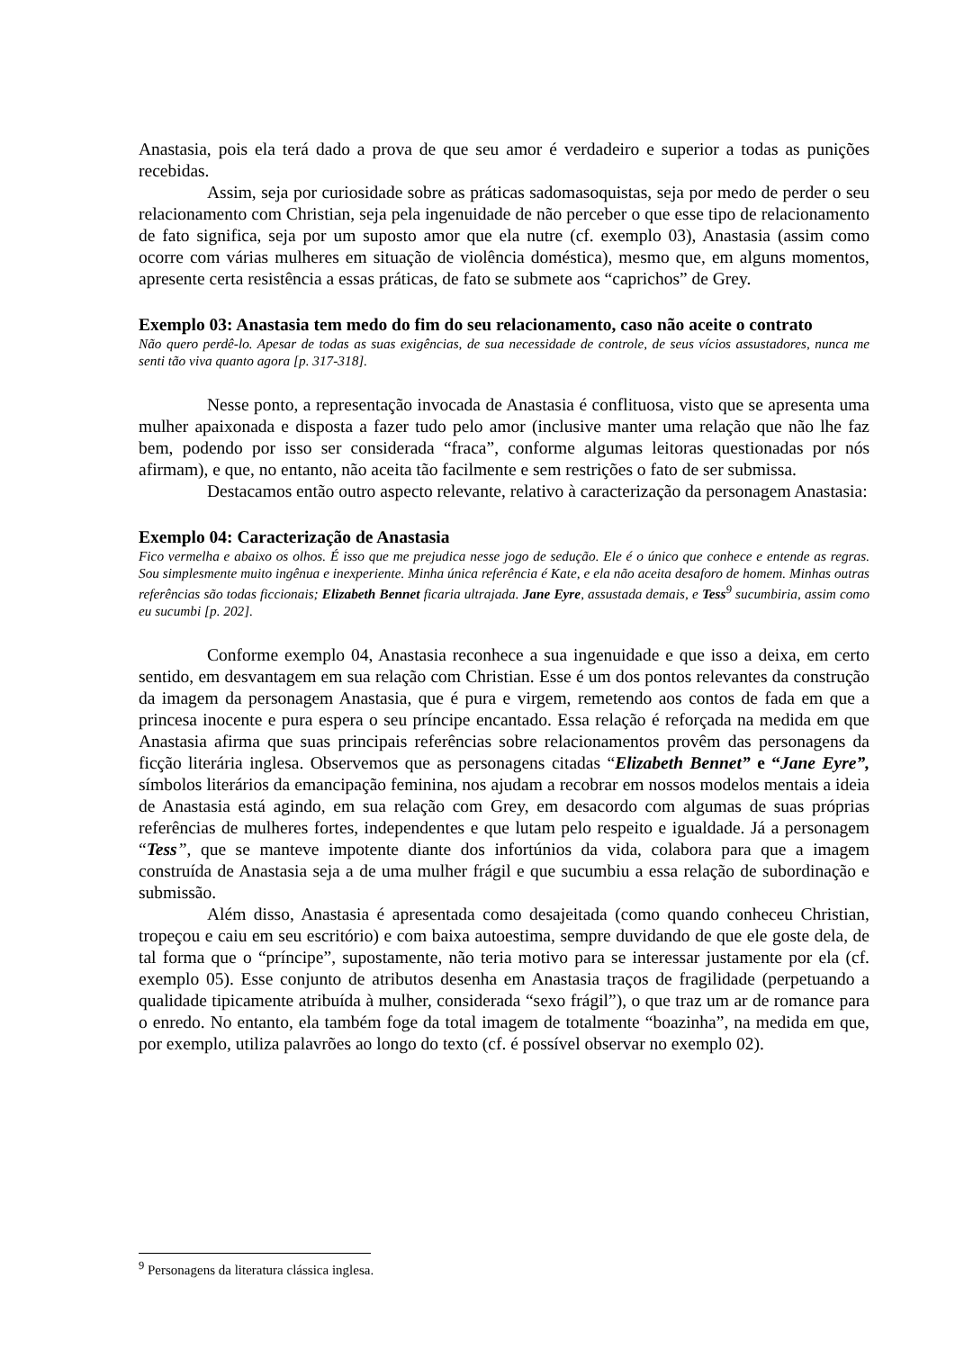Anastasia, pois ela terá dado a prova de que seu amor é verdadeiro e superior a todas as punições recebidas.
Assim, seja por curiosidade sobre as práticas sadomasoquistas, seja por medo de perder o seu relacionamento com Christian, seja pela ingenuidade de não perceber o que esse tipo de relacionamento de fato significa, seja por um suposto amor que ela nutre (cf. exemplo 03), Anastasia (assim como ocorre com várias mulheres em situação de violência doméstica), mesmo que, em alguns momentos, apresente certa resistência a essas práticas, de fato se submete aos “caprichos” de Grey.
Exemplo 03: Anastasia tem medo do fim do seu relacionamento, caso não aceite o contrato
Não quero perdê-lo. Apesar de todas as suas exigências, de sua necessidade de controle, de seus vícios assustadores, nunca me senti tão viva quanto agora [p. 317-318].
Nesse ponto, a representação invocada de Anastasia é conflituosa, visto que se apresenta uma mulher apaixonada e disposta a fazer tudo pelo amor (inclusive manter uma relação que não lhe faz bem, podendo por isso ser considerada “fraca”, conforme algumas leitoras questionadas por nós afirmam), e que, no entanto, não aceita tão facilmente e sem restrições o fato de ser submissa.
Destacamos então outro aspecto relevante, relativo à caracterização da personagem Anastasia:
Exemplo 04: Caracterização de Anastasia
Fico vermelha e abaixo os olhos. É isso que me prejudica nesse jogo de sedução. Ele é o único que conhece e entende as regras. Sou simplesmente muito ingênua e inexperiente. Minha única referência é Kate, e ela não aceita desaforo de homem. Minhas outras referências são todas ficcionais; Elizabeth Bennet ficaria ultrajada. Jane Eyre, assustada demais, e Tess<sup>9</sup> sucumbiria, assim como eu sucumbi [p. 202].
Conforme exemplo 04, Anastasia reconhece a sua ingenuidade e que isso a deixa, em certo sentido, em desvantagem em sua relação com Christian. Esse é um dos pontos relevantes da construção da imagem da personagem Anastasia, que é pura e virgem, remetendo aos contos de fada em que a princesa inocente e pura espera o seu príncipe encantado. Essa relação é reforçada na medida em que Anastasia afirma que suas principais referências sobre relacionamentos provêm das personagens da ficção literária inglesa. Observemos que as personagens citadas “Elizabeth Bennet” e “Jane Eyre”, símbolos literários da emancipação feminina, nos ajudam a recobrar em nossos modelos mentais a ideia de Anastasia está agindo, em sua relação com Grey, em desacordo com algumas de suas próprias referências de mulheres fortes, independentes e que lutam pelo respeito e igualdade. Já a personagem “Tess”, que se manteve impotente diante dos infortúnios da vida, colabora para que a imagem construída de Anastasia seja a de uma mulher frágil e que sucumbiu a essa relação de subordinação e submissão.
Além disso, Anastasia é apresentada como desajeitada (como quando conheceu Christian, tropeçou e caiu em seu escritório) e com baixa autoestima, sempre duvidando de que ele goste dela, de tal forma que o “príncipe”, supostamente, não teria motivo para se interessar justamente por ela (cf. exemplo 05). Esse conjunto de atributos desenha em Anastasia traços de fragilidade (perpetuando a qualidade tipicamente atribuída à mulher, considerada “sexo frágil”), o que traz um ar de romance para o enredo. No entanto, ela também foge da total imagem de totalmente “boazinha”, na medida em que, por exemplo, utiliza palavrões ao longo do texto (cf. é possível observar no exemplo 02).
<sup>9</sup> Personagens da literatura clássica inglesa.